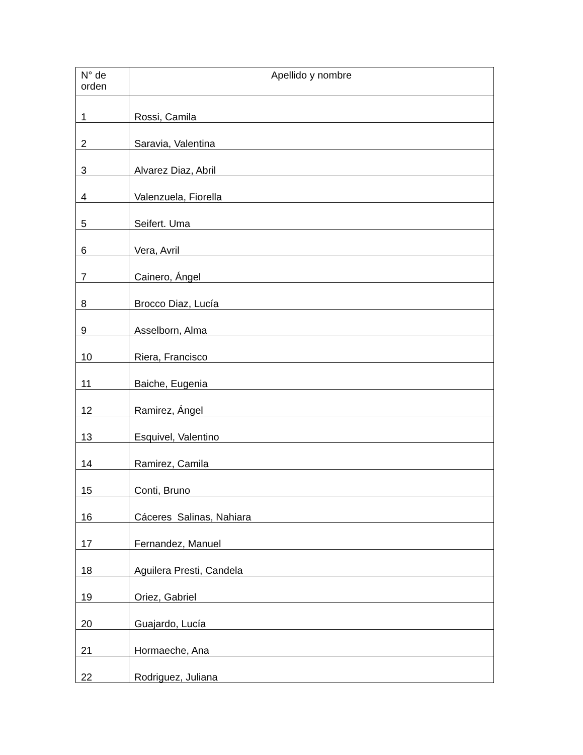| N° de orden | Apellido y nombre |
| --- | --- |
| 1 | Rossi, Camila |
| 2 | Saravia, Valentina |
| 3 | Alvarez Diaz, Abril |
| 4 | Valenzuela, Fiorella |
| 5 | Seifert. Uma |
| 6 | Vera, Avril |
| 7 | Cainero, Ángel |
| 8 | Brocco Diaz, Lucía |
| 9 | Asselborn, Alma |
| 10 | Riera, Francisco |
| 11 | Baiche, Eugenia |
| 12 | Ramirez, Ángel |
| 13 | Esquivel, Valentino |
| 14 | Ramirez, Camila |
| 15 | Conti, Bruno |
| 16 | Cáceres Salinas, Nahiara |
| 17 | Fernandez, Manuel |
| 18 | Aguilera Presti, Candela |
| 19 | Oriez, Gabriel |
| 20 | Guajardo, Lucía |
| 21 | Hormaeche, Ana |
| 22 | Rodriguez, Juliana |